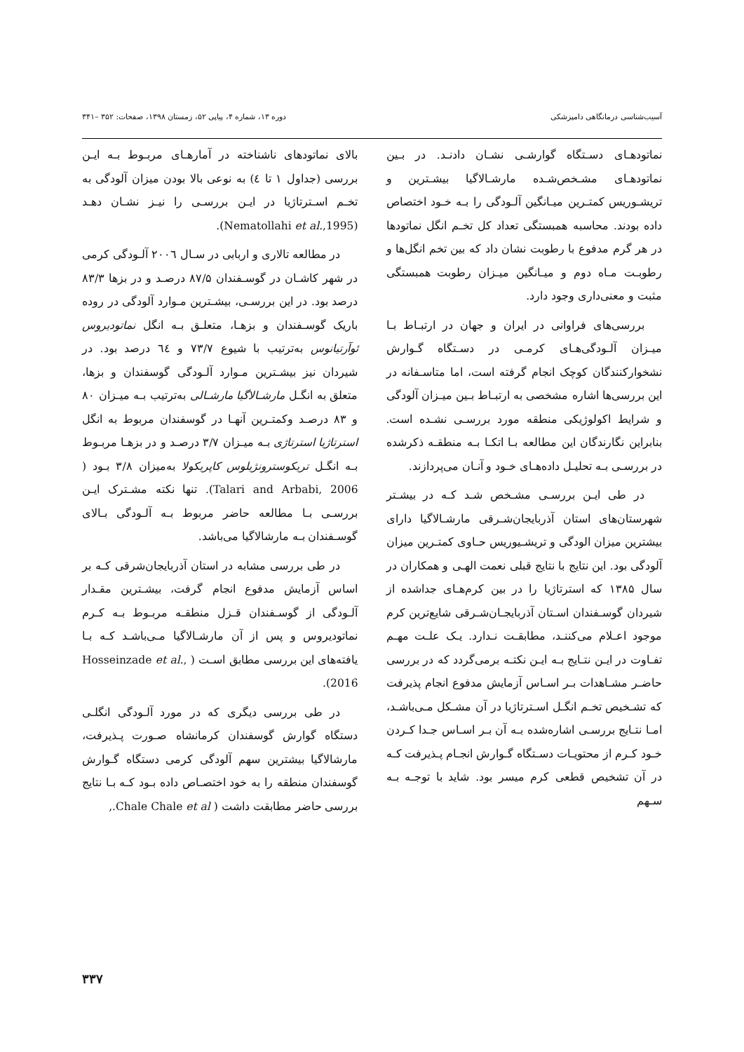آسیب‌شناسی درمانگاهی دامپزشکی دوره ۱۳، شماره ۴، پیاپی ۵۲، زمستان ۱۳۹۸، صفحات: ۳۵۲ –۳۴۱
نماتودهـای دسـتگاه گوارشـی نشـان دادنـد. در بـین نماتودهـای مشـخص‌شـده مارشـالاگیا بیشـترین و تریشـوریس کمتـرین میـانگین آلـودگی را بـه خـود اختصاص داده بودند. محاسبه همبستگی تعداد کل تخـم انگل نماتودها در هر گرم مدفوع با رطوبت نشان داد که بین تخم انگل‌ها و رطوبـت مـاه دوم و میـانگین میـزان رطوبت همبستگی مثبت و معنی‌داری وجود دارد.
بررسی‌های فراوانی در ایران و جهان در ارتبـاط بـا میـزان آلـودگی‌هـای کرمـی در دسـتگاه گـوارش نشخوارکنندگان کوچک انجام گرفته است، اما متاسـفانه در این بررسی‌ها اشاره مشخصی به ارتبـاط بـین میـزان آلودگی و شرایط اکولوژیکی منطقه مورد بررسـی نشـده است. بنابراین نگارندگان این مطالعه بـا اتکـا بـه منطقـه ذکرشده در بررسـی بـه تحلیـل داده‌هـای خـود و آنـان می‌پردازند.
در طی ایـن بررسـی مشـخص شـد کـه در بیشـتر شهرستان‌های استان آذربایجان‌شـرقی مارشـالاگیا دارای بیشترین میزان الودگی و تریشـیوریس حـاوی کمتـرین میزان آلودگی بود. این نتایج با نتایج قبلی نعمت الهـی و همکاران در سال ۱۳۸۵ که استرتاژیا را در بین کرم‌هـای جداشده از شیردان گوسـفندان اسـتان آذربایجـان‌شـرقی شایع‌ترین کرم موجود اعـلام می‌کننـد، مطابقـت نـدارد. یـک علـت مهـم تفـاوت در ایـن نتـایج بـه ایـن نکتـه برمی‌گردد که در بررسی حاضـر مشـاهدات بـر اسـاس آزمایش مدفوع انجام پذیرفت که تشـخیص تخـم انگـل اسـترتاژیا در آن مشـکل مـی‌باشـد، امـا نتـایج بررسـی اشاره‌شده بـه آن بـر اسـاس جـدا کـردن خـود کـرم از محتویـات دسـتگاه گـوارش انجـام پـذیرفت کـه در آن تشخیص قطعی کرم میسر بود. شاید با توجـه بـه سـهم
بالای نماتودهای ناشناخته در آمارهـای مربـوط بـه ایـن بررسی (جداول ۱ تا ٤) به نوعی بالا بودن میزان آلودگی به تخـم اسـترتاژیا در ایـن بررسـی را نیـز نشـان دهـد (Nematollahi et al.,1995).
در مطالعه تالاری و اربابی در سـال ۲۰۰٦ آلـودگی کرمی در شهر کاشـان در گوسـفندان ۸۷/۵ درصـد و در بزها ۸۳/۳ درصد بود. در این بررسـی، بیشـترین مـوارد آلودگی در روده باریک گوسـفندان و بزهـا، متعلـق بـه انگل نماتودیروس ئوآرتیانوس به‌ترتیب با شیوع ۷۳/۷ و ٦٤ درصد بود. در شیردان نیز بیشـترین مـوارد آلـودگی گوسفندان و بزها، متعلق به انگـل مارشـالاگیا مارشـالی به‌ترتیب بـه میـزان ۸۰ و ۸۳ درصـد وکمتـرین آنهـا در گوسفندان مربوط به انگل استرتاژیا استرتاژی بـه میـزان ۳/۷ درصـد و در بزهـا مربـوط بـه انگـل تریکوسترونژیلوس کاپریکولا به‌میزان ۳/۸ بـود ( Talari and Arbabi, 2006). تنها نکته مشـترک ایـن بررسـی بـا مطالعه حاضر مربوط بـه آلـودگی بـالای گوسـفندان بـه مارشالاگیا می‌باشد.
در طی بررسی مشابه در استان آذربایجان‌شرقی کـه بر اساس آزمایش مدفوع انجام گرفت، بیشـترین مقـدار آلـودگی از گوسـفندان قـزل منطقـه مربـوط بـه کـرم نماتودیروس و پس از آن مارشـالاگیا مـی‌باشـد کـه بـا یافته‌های این بررسی مطابق اسـت ( Hosseinzade et al., 2016).
در طی بررسی دیگری که در مورد آلـودگی انگلـی دستگاه گوارش گوسفندان کرمانشاه صـورت پـذیرفت، مارشالاگیا بیشترین سهم آلودگی کرمی دستگاه گـوارش گوسفندان منطقه را به خود اختصـاص داده بـود کـه بـا نتایج بررسی حاضر مطابقت داشت ( Chale Chale et al.,
۳۳۷